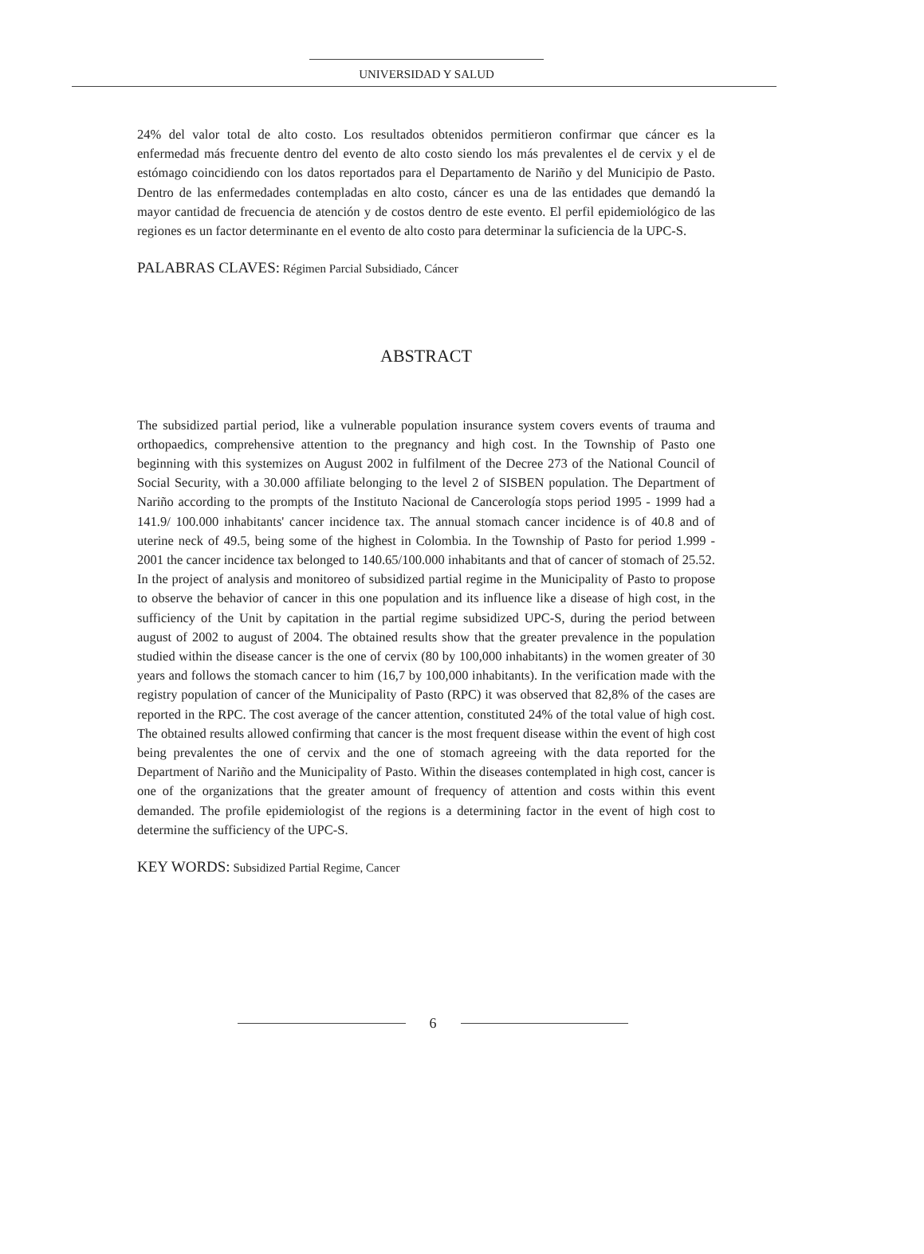UNIVERSIDAD Y SALUD
24% del valor total de alto costo. Los resultados obtenidos permitieron confirmar que cáncer es la enfermedad más frecuente dentro del evento de alto costo siendo los más prevalentes el de cervix y el de estómago coincidiendo con los datos reportados para el Departamento de Nariño y del Municipio de Pasto. Dentro de las enfermedades contempladas en alto costo, cáncer es una de las entidades que demandó la mayor cantidad de frecuencia de atención y de costos dentro de este evento. El perfil epidemiológico de las regiones es un factor determinante en el evento de alto costo para determinar la suficiencia de la UPC-S.
PALABRAS CLAVES: Régimen Parcial Subsidiado, Cáncer
ABSTRACT
The subsidized partial period, like a vulnerable population insurance system covers events of trauma and orthopaedics, comprehensive attention to the pregnancy and high cost. In the Township of Pasto one beginning with this systemizes on August 2002 in fulfilment of the Decree 273 of the National Council of Social Security, with a 30.000 affiliate belonging to the level 2 of SISBEN population. The Department of Nariño according to the prompts of the Instituto Nacional de Cancerología stops period 1995 - 1999 had a 141.9/ 100.000 inhabitants' cancer incidence tax. The annual stomach cancer incidence is of 40.8 and of uterine neck of 49.5, being some of the highest in Colombia. In the Township of Pasto for period 1.999 - 2001 the cancer incidence tax belonged to 140.65/100.000 inhabitants and that of cancer of stomach of 25.52. In the project of analysis and monitoreo of subsidized partial regime in the Municipality of Pasto to propose to observe the behavior of cancer in this one population and its influence like a disease of high cost, in the sufficiency of the Unit by capitation in the partial regime subsidized UPC-S, during the period between august of 2002 to august of 2004. The obtained results show that the greater prevalence in the population studied within the disease cancer is the one of cervix (80 by 100,000 inhabitants) in the women greater of 30 years and follows the stomach cancer to him (16,7 by 100,000 inhabitants). In the verification made with the registry population of cancer of the Municipality of Pasto (RPC) it was observed that 82,8% of the cases are reported in the RPC. The cost average of the cancer attention, constituted 24% of the total value of high cost. The obtained results allowed confirming that cancer is the most frequent disease within the event of high cost being prevalentes the one of cervix and the one of stomach agreeing with the data reported for the Department of Nariño and the Municipality of Pasto. Within the diseases contemplated in high cost, cancer is one of the organizations that the greater amount of frequency of attention and costs within this event demanded. The profile epidemiologist of the regions is a determining factor in the event of high cost to determine the sufficiency of the UPC-S.
KEY WORDS: Subsidized Partial Regime, Cancer
6